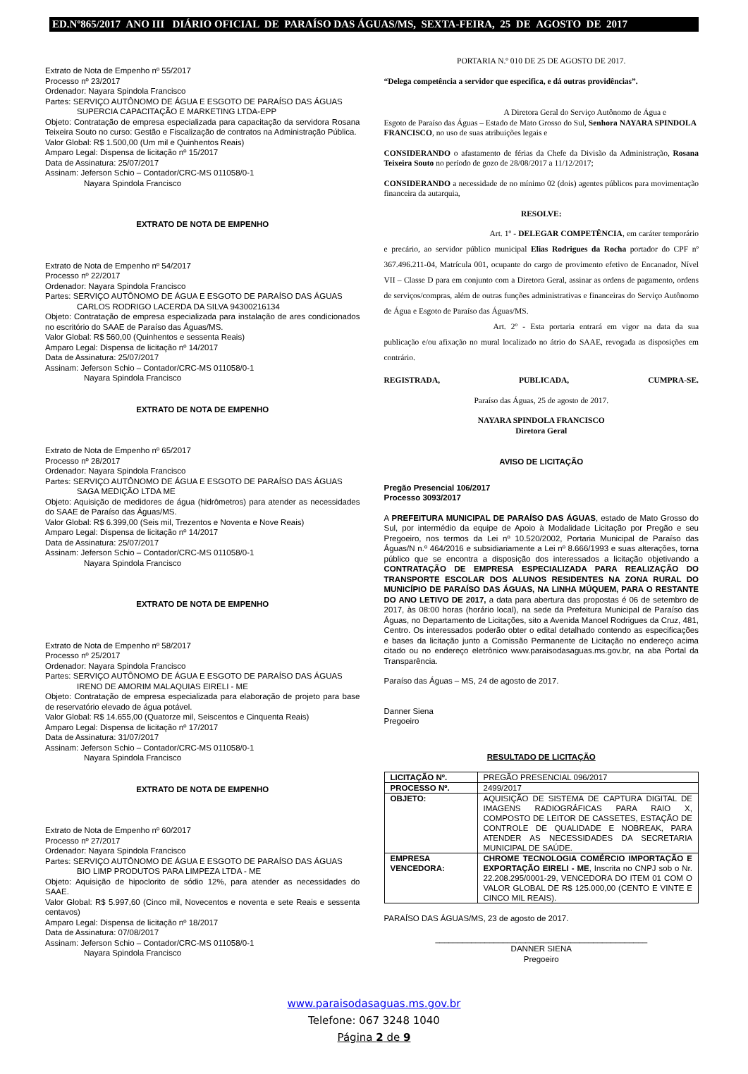ED.Nº865/2017 ANO III DIÁRIO OFICIAL DE PARAÍSO DAS ÁGUAS/MS, SEXTA-FEIRA, 25 DE AGOSTO DE 2017
Extrato de Nota de Empenho nº 55/2017
Processo nº 23/2017
Ordenador: Nayara Spindola Francisco
Partes: SERVIÇO AUTÔNOMO DE ÁGUA E ESGOTO DE PARAÍSO DAS ÁGUAS
SUPERCIA CAPACITAÇÃO E MARKETING LTDA-EPP
Objeto: Contratação de empresa especializada para capacitação da servidora Rosana Teixeira Souto no curso: Gestão e Fiscalização de contratos na Administração Pública.
Valor Global: R$ 1.500,00 (Um mil e Quinhentos Reais)
Amparo Legal: Dispensa de licitação nº 15/2017
Data de Assinatura: 25/07/2017
Assinam: Jeferson Schio – Contador/CRC-MS 011058/0-1
Nayara Spindola Francisco
EXTRATO DE NOTA DE EMPENHO
Extrato de Nota de Empenho nº 54/2017
Processo nº 22/2017
Ordenador: Nayara Spindola Francisco
Partes: SERVIÇO AUTÔNOMO DE ÁGUA E ESGOTO DE PARAÍSO DAS ÁGUAS
CARLOS RODRIGO LACERDA DA SILVA 94300216134
Objeto: Contratação de empresa especializada para instalação de ares condicionados no escritório do SAAE de Paraíso das Águas/MS.
Valor Global: R$ 560,00 (Quinhentos e sessenta Reais)
Amparo Legal: Dispensa de licitação nº 14/2017
Data de Assinatura: 25/07/2017
Assinam: Jeferson Schio – Contador/CRC-MS 011058/0-1
Nayara Spindola Francisco
EXTRATO DE NOTA DE EMPENHO
Extrato de Nota de Empenho nº 65/2017
Processo nº 28/2017
Ordenador: Nayara Spindola Francisco
Partes: SERVIÇO AUTÔNOMO DE ÁGUA E ESGOTO DE PARAÍSO DAS ÁGUAS
SAGA MEDIÇÃO LTDA ME
Objeto: Aquisição de medidores de água (hidrômetros) para atender as necessidades do SAAE de Paraíso das Águas/MS.
Valor Global: R$ 6.399,00 (Seis mil, Trezentos e Noventa e Nove Reais)
Amparo Legal: Dispensa de licitação nº 14/2017
Data de Assinatura: 25/07/2017
Assinam: Jeferson Schio – Contador/CRC-MS 011058/0-1
Nayara Spindola Francisco
EXTRATO DE NOTA DE EMPENHO
Extrato de Nota de Empenho nº 58/2017
Processo nº 25/2017
Ordenador: Nayara Spindola Francisco
Partes: SERVIÇO AUTÔNOMO DE ÁGUA E ESGOTO DE PARAÍSO DAS ÁGUAS
IRENO DE AMORIM MALAQUIAS EIRELI - ME
Objeto: Contratação de empresa especializada para elaboração de projeto para base de reservatório elevado de água potável.
Valor Global: R$ 14.655,00 (Quatorze mil, Seiscentos e Cinquenta Reais)
Amparo Legal: Dispensa de licitação nº 17/2017
Data de Assinatura: 31/07/2017
Assinam: Jeferson Schio – Contador/CRC-MS 011058/0-1
Nayara Spindola Francisco
EXTRATO DE NOTA DE EMPENHO
Extrato de Nota de Empenho nº 60/2017
Processo nº 27/2017
Ordenador: Nayara Spindola Francisco
Partes: SERVIÇO AUTÔNOMO DE ÁGUA E ESGOTO DE PARAÍSO DAS ÁGUAS
BIO LIMP PRODUTOS PARA LIMPEZA LTDA - ME
Objeto: Aquisição de hipoclorito de sódio 12%, para atender as necessidades do SAAE.
Valor Global: R$ 5.997,60 (Cinco mil, Novecentos e noventa e sete Reais e sessenta centavos)
Amparo Legal: Dispensa de licitação nº 18/2017
Data de Assinatura: 07/08/2017
Assinam: Jeferson Schio – Contador/CRC-MS 011058/0-1
Nayara Spindola Francisco
PORTARIA N.º 010 DE 25 DE AGOSTO DE 2017.
“Delega competência a servidor que especifica, e dá outras providências”.
A Diretora Geral do Serviço Autônomo de Água e
Esgoto de Paraíso das Águas – Estado de Mato Grosso do Sul, Senhora NAYARA SPINDOLA FRANCISCO, no uso de suas atribuições legais e
CONSIDERANDO o afastamento de férias da Chefe da Divisão da Administração, Rosana Teixeira Souto no período de gozo de 28/08/2017 a 11/12/2017;
CONSIDERANDO a necessidade de no mínimo 02 (dois) agentes públicos para movimentação financeira da autarquia,
RESOLVE:
Art. 1º - DELEGAR COMPETÊNCIA, em caráter temporário e precário, ao servidor público municipal Elias Rodrigues da Rocha portador do CPF nº 367.496.211-04, Matrícula 001, ocupante do cargo de provimento efetivo de Encanador, Nível VII – Classe D para em conjunto com a Diretora Geral, assinar as ordens de pagamento, ordens de serviços/compras, além de outras funções administrativas e financeiras do Serviço Autônomo de Água e Esgoto de Paraíso das Águas/MS.
Art. 2º - Esta portaria entrará em vigor na data da sua publicação e/ou afixação no mural localizado no átrio do SAAE, revogada as disposições em contrário.
REGISTRADA, PUBLICADA, CUMPRA-SE.
Paraíso das Águas, 25 de agosto de 2017.
NAYARA SPINDOLA FRANCISCO
Diretora Geral
AVISO DE LICITAÇÃO
Pregão Presencial 106/2017
Processo 3093/2017
A PREFEITURA MUNICIPAL DE PARAÍSO DAS ÁGUAS, estado de Mato Grosso do Sul, por intermédio da equipe de Apoio à Modalidade Licitação por Pregão e seu Pregoeiro, nos termos da Lei nº 10.520/2002, Portaria Municipal de Paraíso das Águas/N n.º 464/2016 e subsidiariamente a Lei nº 8.666/1993 e suas alterações, torna público que se encontra a disposição dos interessados a licitação objetivando a CONTRATAÇÃO DE EMPRESA ESPECIALIZADA PARA REALIZAÇÃO DO TRANSPORTE ESCOLAR DOS ALUNOS RESIDENTES NA ZONA RURAL DO MUNICÍPIO DE PARAÍSO DAS ÁGUAS, NA LINHA MÚQUEM, PARA O RESTANTE DO ANO LETIVO DE 2017, a data para abertura das propostas é 06 de setembro de 2017, às 08:00 horas (horário local), na sede da Prefeitura Municipal de Paraíso das Águas, no Departamento de Licitações, sito a Avenida Manoel Rodrigues da Cruz, 481, Centro. Os interessados poderão obter o edital detalhado contendo as especificações e bases da licitação junto a Comissão Permanente de Licitação no endereço acima citado ou no endereço eletrônico www.paraisodasaguas.ms.gov.br, na aba Portal da Transparência.
Paraíso das Águas – MS, 24 de agosto de 2017.
Danner Siena
Pregoeiro
RESULTADO DE LICITAÇÃO
| LICITAÇÃO Nº. | PREGÃO PRESENCIAL 096/2017 |
| PROCESSO Nº. | 2499/2017 |
| OBJETO: | AQUISIÇÃO DE SISTEMA DE CAPTURA DIGITAL DE IMAGENS RADIOGRÁFICAS PARA RAIO X, COMPOSTO DE LEITOR DE CASSETES, ESTAÇÃO DE CONTROLE DE QUALIDADE E NOBREAK, PARA ATENDER AS NECESSIDADES DA SECRETARIA MUNICIPAL DE SAÚDE. |
| EMPRESA VENCEDORA: | CHROME TECNOLOGIA COMÉRCIO IMPORTAÇÃO E EXPORTAÇÃO EIRELI - ME , Inscrita no CNPJ sob o Nr. 22.208.295/0001-29, VENCEDORA DO ITEM 01 COM O VALOR GLOBAL DE R$ 125.000,00 (CENTO E VINTE E CINCO MIL REAIS). |
PARAÍSO DAS ÁGUAS/MS, 23 de agosto de 2017.
_______________________________________________
DANNER SIENA
Pregoeiro
www.paraisodasaguas.ms.gov.br
Telefone: 067 3248 1040
Página 2 de 9